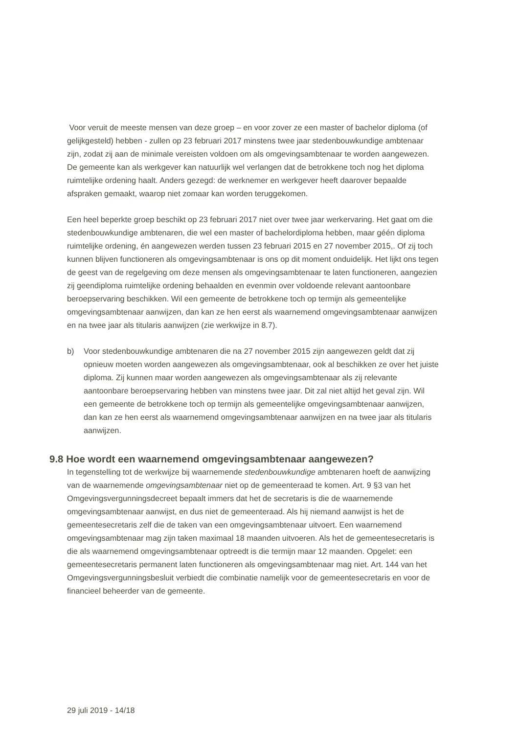Voor veruit de meeste mensen van deze groep – en voor zover ze een master of bachelor diploma (of gelijkgesteld) hebben - zullen op 23 februari 2017 minstens twee jaar stedenbouwkundige ambtenaar zijn, zodat zij aan de minimale vereisten voldoen om als omgevingsambtenaar te worden aangewezen. De gemeente kan als werkgever kan natuurlijk wel verlangen dat de betrokkene toch nog het diploma ruimtelijke ordening haalt. Anders gezegd: de werknemer en werkgever heeft daarover bepaalde afspraken gemaakt, waarop niet zomaar kan worden teruggekomen.
Een heel beperkte groep beschikt op 23 februari 2017 niet over twee jaar werkervaring. Het gaat om die stedenbouwkundige ambtenaren, die wel een master of bachelordiploma hebben, maar géén diploma ruimtelijke ordening, én aangewezen werden tussen 23 februari 2015 en 27 november 2015,. Of zij toch kunnen blijven functioneren als omgevingsambtenaar is ons op dit moment onduidelijk. Het lijkt ons tegen de geest van de regelgeving om deze mensen als omgevingsambtenaar te laten functioneren, aangezien zij geendiploma ruimtelijke ordening behaalden en evenmin over voldoende relevant aantoonbare beroepservaring beschikken. Wil een gemeente de betrokkene toch op termijn als gemeentelijke omgevingsambtenaar aanwijzen, dan kan ze hen eerst als waarnemend omgevingsambtenaar aanwijzen en na twee jaar als titularis aanwijzen (zie werkwijze in 8.7).
b) Voor stedenbouwkundige ambtenaren die na 27 november 2015 zijn aangewezen geldt dat zij opnieuw moeten worden aangewezen als omgevingsambtenaar, ook al beschikken ze over het juiste diploma. Zij kunnen maar worden aangewezen als omgevingsambtenaar als zij relevante aantoonbare beroepservaring hebben van minstens twee jaar. Dit zal niet altijd het geval zijn. Wil een gemeente de betrokkene toch op termijn als gemeentelijke omgevingsambtenaar aanwijzen, dan kan ze hen eerst als waarnemend omgevingsambtenaar aanwijzen en na twee jaar als titularis aanwijzen.
9.8 Hoe wordt een waarnemend omgevingsambtenaar aangewezen?
In tegenstelling tot de werkwijze bij waarnemende stedenbouwkundige ambtenaren hoeft de aanwijzing van de waarnemende omgevingsambtenaar niet op de gemeenteraad te komen. Art. 9 §3 van het Omgevingsvergunningsdecreet bepaalt immers dat het de secretaris is die de waarnemende omgevingsambtenaar aanwijst, en dus niet de gemeenteraad. Als hij niemand aanwijst is het de gemeentesecretaris zelf die de taken van een omgevingsambtenaar uitvoert. Een waarnemend omgevingsambtenaar mag zijn taken maximaal 18 maanden uitvoeren. Als het de gemeentesecretaris is die als waarnemend omgevingsambtenaar optreedt is die termijn maar 12 maanden. Opgelet: een gemeentesecretaris permanent laten functioneren als omgevingsambtenaar mag niet. Art. 144 van het Omgevingsvergunningsbesluit verbiedt die combinatie namelijk voor de gemeentesecretaris en voor de financieel beheerder van de gemeente.
29 juli 2019 - 14/18